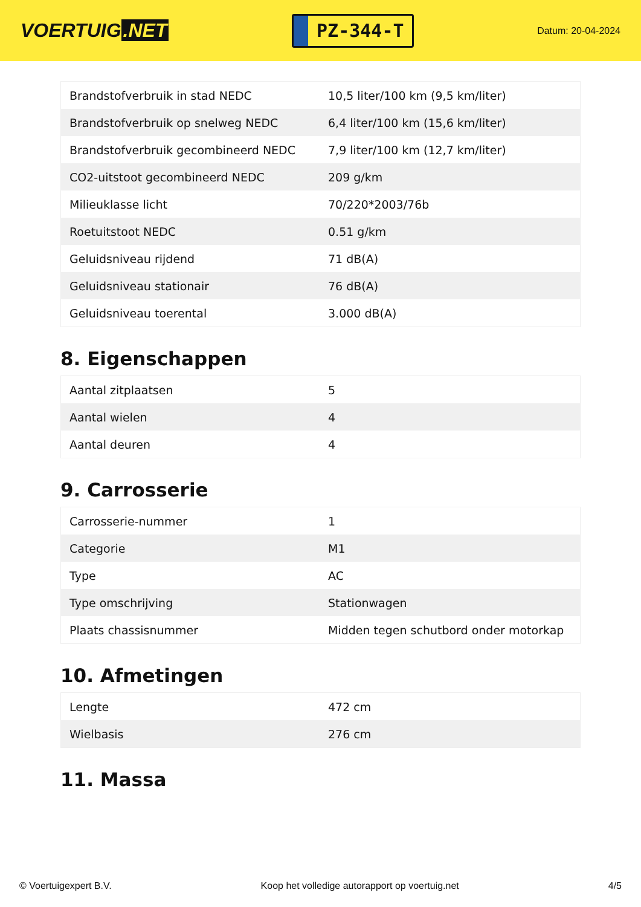VOERTUIG.NET
PZ-344-T
Datum: 20-04-2024
| Brandstofverbruik in stad NEDC | 10,5 liter/100 km (9,5 km/liter) |
| Brandstofverbruik op snelweg NEDC | 6,4 liter/100 km (15,6 km/liter) |
| Brandstofverbruik gecombineerd NEDC | 7,9 liter/100 km (12,7 km/liter) |
| CO2-uitstoot gecombineerd NEDC | 209 g/km |
| Milieuklasse licht | 70/220*2003/76b |
| Roetuitstoot NEDC | 0.51 g/km |
| Geluidsniveau rijdend | 71 dB(A) |
| Geluidsniveau stationair | 76 dB(A) |
| Geluidsniveau toerental | 3.000 dB(A) |
8. Eigenschappen
| Aantal zitplaatsen | 5 |
| Aantal wielen | 4 |
| Aantal deuren | 4 |
9. Carrosserie
| Carrosserie-nummer | 1 |
| Categorie | M1 |
| Type | AC |
| Type omschrijving | Stationwagen |
| Plaats chassisnummer | Midden tegen schutbord onder motorkap |
10. Afmetingen
| Lengte | 472 cm |
| Wielbasis | 276 cm |
11. Massa
© Voertuigexpert B.V. Koop het volledige autorapport op voertuig.net 4/5